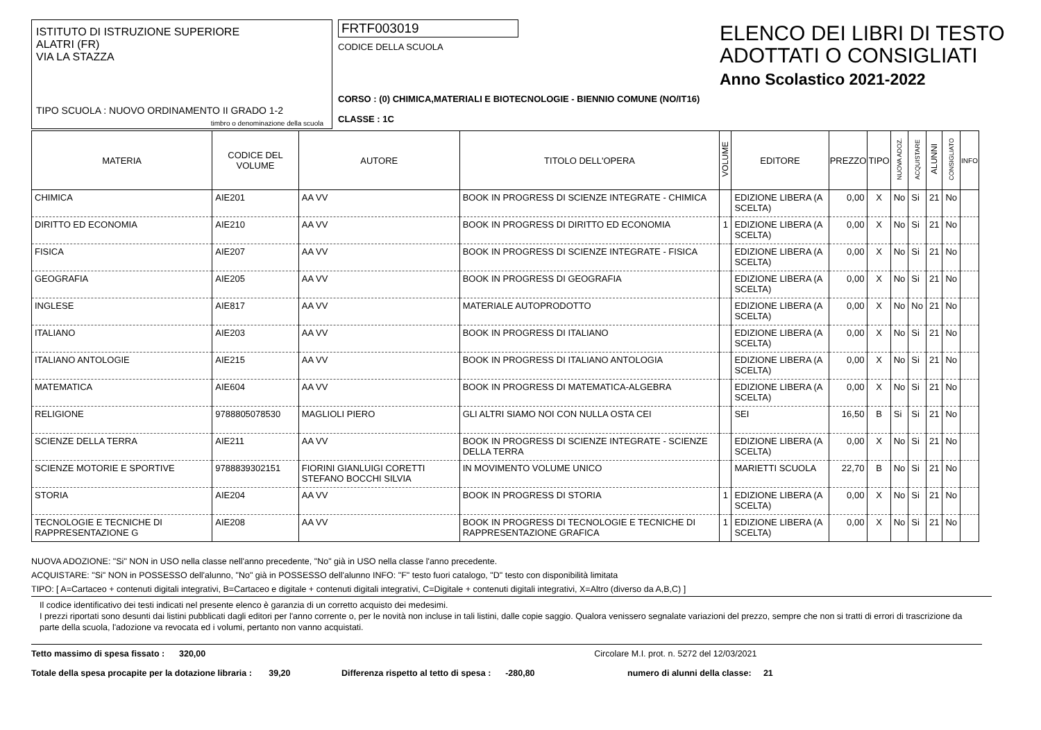ISTITUTO DI ISTRUZIONE SUPERIORE
ALATRI (FR)
VIA LA STAZZA
TIPO SCUOLA : NUOVO ORDINAMENTO II GRADO 1-2
timbro o denominazione della scuola
FRTF003019
CODICE DELLA SCUOLA
CORSO : (0) CHIMICA,MATERIALI E BIOTECNOLOGIE - BIENNIO COMUNE (NO/IT16)
CLASSE : 1C
ELENCO DEI LIBRI DI TESTO
ADOTTATI O CONSIGLIATI
Anno Scolastico 2021-2022
| MATERIA | CODICE DEL VOLUME | AUTORE | TITOLO DELL'OPERA | VOLUME | EDITORE | PREZZO | TIPO | NUOVA ADOZ. | ACQUISTARE | ALUNNI | CONSIGLIATO | INFO |
| --- | --- | --- | --- | --- | --- | --- | --- | --- | --- | --- | --- | --- |
| CHIMICA | AIE201 | AA VV | BOOK IN PROGRESS DI SCIENZE INTEGRATE - CHIMICA | | EDIZIONE LIBERA (A SCELTA) | 0,00 | X | No | Si | 21 | No | |
| DIRITTO ED ECONOMIA | AIE210 | AA VV | BOOK IN PROGRESS DI DIRITTO ED ECONOMIA | 1 | EDIZIONE LIBERA (A SCELTA) | 0,00 | X | No | Si | 21 | No | |
| FISICA | AIE207 | AA VV | BOOK IN PROGRESS DI SCIENZE INTEGRATE - FISICA | | EDIZIONE LIBERA (A SCELTA) | 0,00 | X | No | Si | 21 | No | |
| GEOGRAFIA | AIE205 | AA VV | BOOK IN PROGRESS DI GEOGRAFIA | | EDIZIONE LIBERA (A SCELTA) | 0,00 | X | No | Si | 21 | No | |
| INGLESE | AIE817 | AA VV | MATERIALE AUTOPRODOTTO | | EDIZIONE LIBERA (A SCELTA) | 0,00 | X | No | No | 21 | No | |
| ITALIANO | AIE203 | AA VV | BOOK IN PROGRESS DI ITALIANO | | EDIZIONE LIBERA (A SCELTA) | 0,00 | X | No | Si | 21 | No | |
| ITALIANO ANTOLOGIE | AIE215 | AA VV | BOOK IN PROGRESS DI ITALIANO ANTOLOGIA | | EDIZIONE LIBERA (A SCELTA) | 0,00 | X | No | Si | 21 | No | |
| MATEMATICA | AIE604 | AA VV | BOOK IN PROGRESS DI MATEMATICA-ALGEBRA | | EDIZIONE LIBERA (A SCELTA) | 0,00 | X | No | Si | 21 | No | |
| RELIGIONE | 9788805078530 | MAGLIOLI PIERO | GLI ALTRI SIAMO NOI CON NULLA OSTA CEI | | SEI | 16,50 | B | Si | Si | 21 | No | |
| SCIENZE DELLA TERRA | AIE211 | AA VV | BOOK IN PROGRESS DI SCIENZE INTEGRATE - SCIENZE DELLA TERRA | | EDIZIONE LIBERA (A SCELTA) | 0,00 | X | No | Si | 21 | No | |
| SCIENZE MOTORIE E SPORTIVE | 9788839302151 | FIORINI GIANLUIGI CORETTI STEFANO BOCCHI SILVIA | IN MOVIMENTO VOLUME UNICO | | MARIETTI SCUOLA | 22,70 | B | No | Si | 21 | No | |
| STORIA | AIE204 | AA VV | BOOK IN PROGRESS DI STORIA | 1 | EDIZIONE LIBERA (A SCELTA) | 0,00 | X | No | Si | 21 | No | |
| TECNOLOGIE E TECNICHE DI RAPPRESENTAZIONE G | AIE208 | AA VV | BOOK IN PROGRESS DI TECNOLOGIE E TECNICHE DI RAPPRESENTAZIONE GRAFICA | 1 | EDIZIONE LIBERA (A SCELTA) | 0,00 | X | No | Si | 21 | No | |
NUOVA ADOZIONE: "Si" NON in USO nella classe nell'anno precedente, "No" già in USO nella classe l'anno precedente.
ACQUISTARE: "Si" NON in POSSESSO dell'alunno, "No" già in POSSESSO dell'alunno INFO: "F" testo fuori catalogo, "D" testo con disponibilità limitata
TIPO: [ A=Cartaceo + contenuti digitali integrativi, B=Cartaceo e digitale + contenuti digitali integrativi, C=Digitale + contenuti digitali integrativi, X=Altro (diverso da A,B,C) ]
Il codice identificativo dei testi indicati nel presente elenco è garanzia di un corretto acquisto dei medesimi.
I prezzi riportati sono desunti dai listini pubblicati dagli editori per l'anno corrente o, per le novità non incluse in tali listini, dalle copie saggio. Qualora venissero segnalate variazioni del prezzo, sempre che non si tratti di errori di trascrizione da parte della scuola, l'adozione va revocata ed i volumi, pertanto non vanno acquistati.
Tetto massimo di spesa fissato : 320,00 Circolare M.I. prot. n. 5272 del 12/03/2021
Totale della spesa procapite per la dotazione libraria : 39,20 Differenza rispetto al tetto di spesa : -280,80 numero di alunni della classe: 21